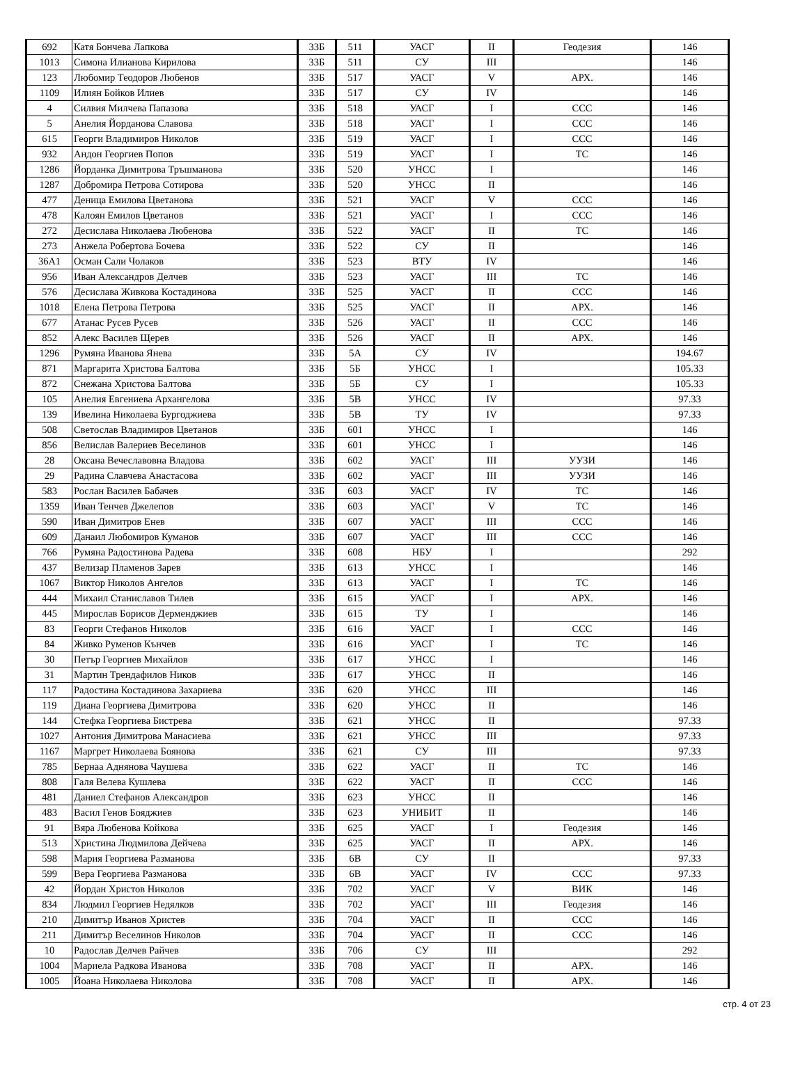| 692 | Катя Бончева Лапкова | 33Б | 511 | УАСГ | II | Геодезия | 146 |
| 1013 | Симона Илианова Кирилова | 33Б | 511 | СУ | III | | 146 |
| 123 | Любомир Теодоров Любенов | 33Б | 517 | УАСГ | V | АРХ. | 146 |
| 1109 | Илиян Бойков Илиев | 33Б | 517 | СУ | IV | | 146 |
| 4 | Силвия Милчева Папазова | 33Б | 518 | УАСГ | I | ССС | 146 |
| 5 | Анелия Йорданова Славова | 33Б | 518 | УАСГ | I | ССС | 146 |
| 615 | Георги Владимиров Николов | 33Б | 519 | УАСГ | I | ССС | 146 |
| 932 | Андон Георгиев Попов | 33Б | 519 | УАСГ | I | ТС | 146 |
| 1286 | Йорданка Димитрова Тръшманова | 33Б | 520 | УНСС | I | | 146 |
| 1287 | Добромира Петрова Сотирова | 33Б | 520 | УНСС | II | | 146 |
| 477 | Деница Емилова Цветанова | 33Б | 521 | УАСГ | V | ССС | 146 |
| 478 | Калоян Емилов Цветанов | 33Б | 521 | УАСГ | I | ССС | 146 |
| 272 | Десислава Николаева Любенова | 33Б | 522 | УАСГ | II | ТС | 146 |
| 273 | Анжела Робертова Бочева | 33Б | 522 | СУ | II | | 146 |
| 36A1 | Осман Сали Чолаков | 33Б | 523 | ВТУ | IV | | 146 |
| 956 | Иван Александров Делчев | 33Б | 523 | УАСГ | III | ТС | 146 |
| 576 | Десислава Живкова Костадинова | 33Б | 525 | УАСГ | II | ССС | 146 |
| 1018 | Елена Петрова Петрова | 33Б | 525 | УАСГ | II | АРХ. | 146 |
| 677 | Атанас Русев Русев | 33Б | 526 | УАСГ | II | ССС | 146 |
| 852 | Алекс Василев Щерев | 33Б | 526 | УАСГ | II | АРХ. | 146 |
| 1296 | Румяна Иванова Янева | 33Б | 5А | СУ | IV | | 194.67 |
| 871 | Маргарита Христова Балтова | 33Б | 5Б | УНСС | I | | 105.33 |
| 872 | Снежана Христова Балтова | 33Б | 5Б | СУ | I | | 105.33 |
| 105 | Анелия Евгениева Архангелова | 33Б | 5В | УНСС | IV | | 97.33 |
| 139 | Ивелина Николаева Бургоджиева | 33Б | 5В | ТУ | IV | | 97.33 |
| 508 | Светослав Владимиров Цветанов | 33Б | 601 | УНСС | I | | 146 |
| 856 | Велислав Валериев Веселинов | 33Б | 601 | УНСС | I | | 146 |
| 28 | Оксана Вечеславовна Владова | 33Б | 602 | УАСГ | III | УУЗИ | 146 |
| 29 | Радина Славчева Анастасова | 33Б | 602 | УАСГ | III | УУЗИ | 146 |
| 583 | Рослан Василев Бабачев | 33Б | 603 | УАСГ | IV | ТС | 146 |
| 1359 | Иван Тенчев Джелепов | 33Б | 603 | УАСГ | V | ТС | 146 |
| 590 | Иван Димитров Енев | 33Б | 607 | УАСГ | III | ССС | 146 |
| 609 | Данаил Любомиров Куманов | 33Б | 607 | УАСГ | III | ССС | 146 |
| 766 | Румяна Радостинова Радева | 33Б | 608 | НБУ | I | | 292 |
| 437 | Велизар Пламенов Зарев | 33Б | 613 | УНСС | I | | 146 |
| 1067 | Виктор Николов Ангелов | 33Б | 613 | УАСГ | I | ТС | 146 |
| 444 | Михаил Станиславов Тилев | 33Б | 615 | УАСГ | I | АРХ. | 146 |
| 445 | Мирослав Борисов Дерменджиев | 33Б | 615 | ТУ | I | | 146 |
| 83 | Георги Стефанов Николов | 33Б | 616 | УАСГ | I | ССС | 146 |
| 84 | Живко Руменов Кънчев | 33Б | 616 | УАСГ | I | ТС | 146 |
| 30 | Петър Георгиев Михайлов | 33Б | 617 | УНСС | I | | 146 |
| 31 | Мартин Трендафилов Ников | 33Б | 617 | УНСС | II | | 146 |
| 117 | Радостина Костадинова Захариева | 33Б | 620 | УНСС | III | | 146 |
| 119 | Диана Георгиева Димитрова | 33Б | 620 | УНСС | II | | 146 |
| 144 | Стефка Георгиева Бистрева | 33Б | 621 | УНСС | II | | 97.33 |
| 1027 | Антония Димитрова Манасиева | 33Б | 621 | УНСС | III | | 97.33 |
| 1167 | Маргрет Николаева Боянова | 33Б | 621 | СУ | III | | 97.33 |
| 785 | Бернаа Аднянова Чаушева | 33Б | 622 | УАСГ | II | ТС | 146 |
| 808 | Галя Велева Кушлева | 33Б | 622 | УАСГ | II | ССС | 146 |
| 481 | Даниел Стефанов Александров | 33Б | 623 | УНСС | II | | 146 |
| 483 | Васил Генов Бояджиев | 33Б | 623 | УНИБИТ | II | | 146 |
| 91 | Вяра Любенова Койкова | 33Б | 625 | УАСГ | I | Геодезия | 146 |
| 513 | Христина Людмилова Дейчева | 33Б | 625 | УАСГ | II | АРХ. | 146 |
| 598 | Мария Георгиева Разманова | 33Б | 6В | СУ | II | | 97.33 |
| 599 | Вера Георгиева Разманова | 33Б | 6В | УАСГ | IV | ССС | 97.33 |
| 42 | Йордан Христов Николов | 33Б | 702 | УАСГ | V | ВИК | 146 |
| 834 | Людмил Георгиев Недялков | 33Б | 702 | УАСГ | III | Геодезия | 146 |
| 210 | Димитър Иванов Христев | 33Б | 704 | УАСГ | II | ССС | 146 |
| 211 | Димитър Веселинов Николов | 33Б | 704 | УАСГ | II | ССС | 146 |
| 10 | Радослав Делчев Райчев | 33Б | 706 | СУ | III | | 292 |
| 1004 | Мариела Радкова Иванова | 33Б | 708 | УАСГ | II | АРХ. | 146 |
| 1005 | Йоана Николаева Николова | 33Б | 708 | УАСГ | II | АРХ. | 146 |
стр. 4 от 23